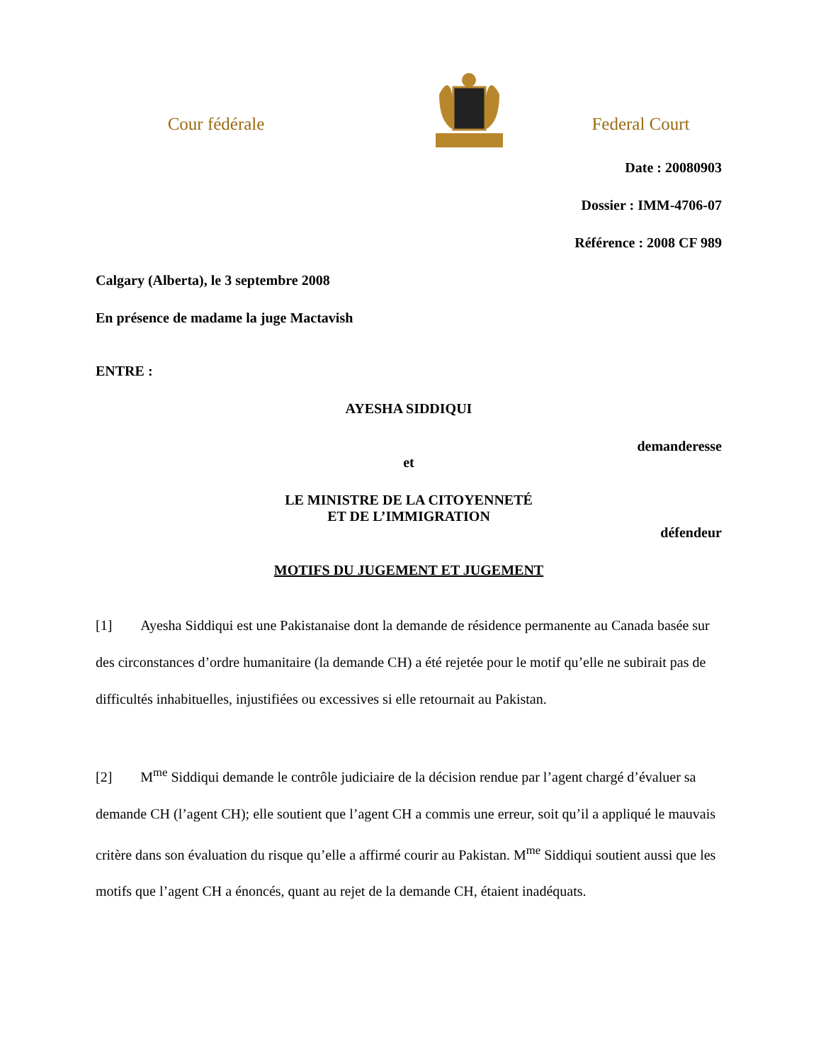Cour fédérale Federal Court
Date : 20080903
Dossier : IMM-4706-07
Référence : 2008 CF 989
Calgary (Alberta), le 3 septembre 2008
En présence de madame la juge Mactavish
ENTRE :
AYESHA SIDDIQUI
demanderesse
et
LE MINISTRE DE LA CITOYENNETÉ
ET DE L’IMMIGRATION
défendeur
MOTIFS DU JUGEMENT ET JUGEMENT
[1] Ayesha Siddiqui est une Pakistanaise dont la demande de résidence permanente au Canada basée sur des circonstances d’ordre humanitaire (la demande CH) a été rejetée pour le motif qu’elle ne subirait pas de difficultés inhabituelles, injustifiées ou excessives si elle retournait au Pakistan.
[2] M<sup>me</sup> Siddiqui demande le contrôle judiciaire de la décision rendue par l’agent chargé d’évaluer sa demande CH (l’agent CH); elle soutient que l’agent CH a commis une erreur, soit qu’il a appliqué le mauvais critère dans son évaluation du risque qu’elle a affirmé courir au Pakistan. M<sup>me</sup> Siddiqui soutient aussi que les motifs que l’agent CH a énoncés, quant au rejet de la demande CH, étaient inadéquats.